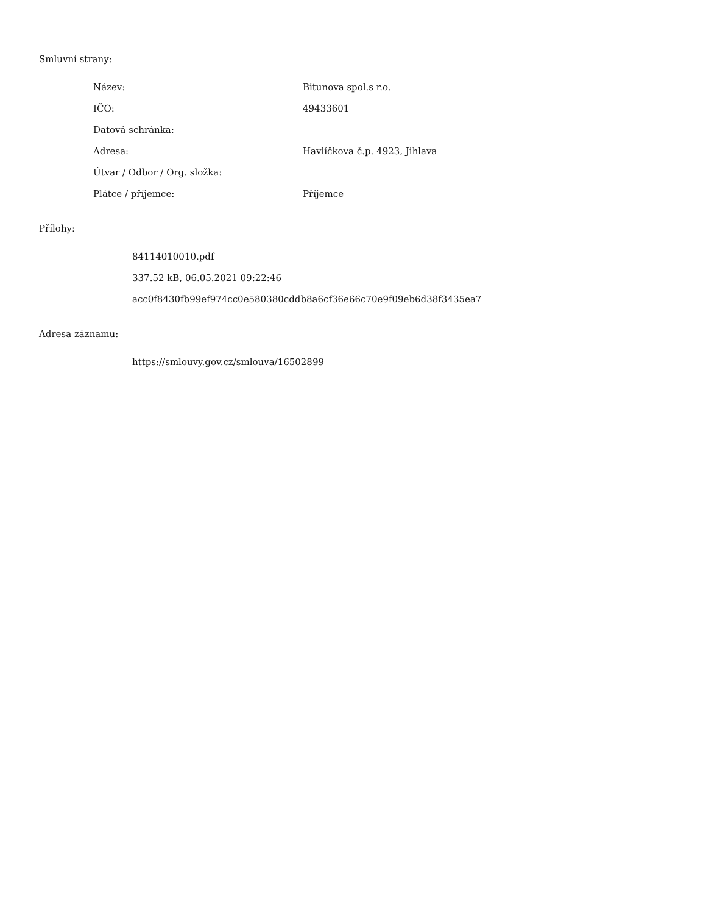Smluvní strany:
| Název: | Bitunova spol.s r.o. |
| IČO: | 49433601 |
| Datová schránka: | |
| Adresa: | Havlíčkova č.p. 4923, Jihlava |
| Útvar / Odbor / Org. složka: | |
| Plátce / příjemce: | Příjemce |
Přílohy:
84114010010.pdf
337.52 kB, 06.05.2021 09:22:46
acc0f8430fb99ef974cc0e580380cddb8a6cf36e66c70e9f09eb6d38f3435ea7
Adresa záznamu:
https://smlouvy.gov.cz/smlouva/16502899